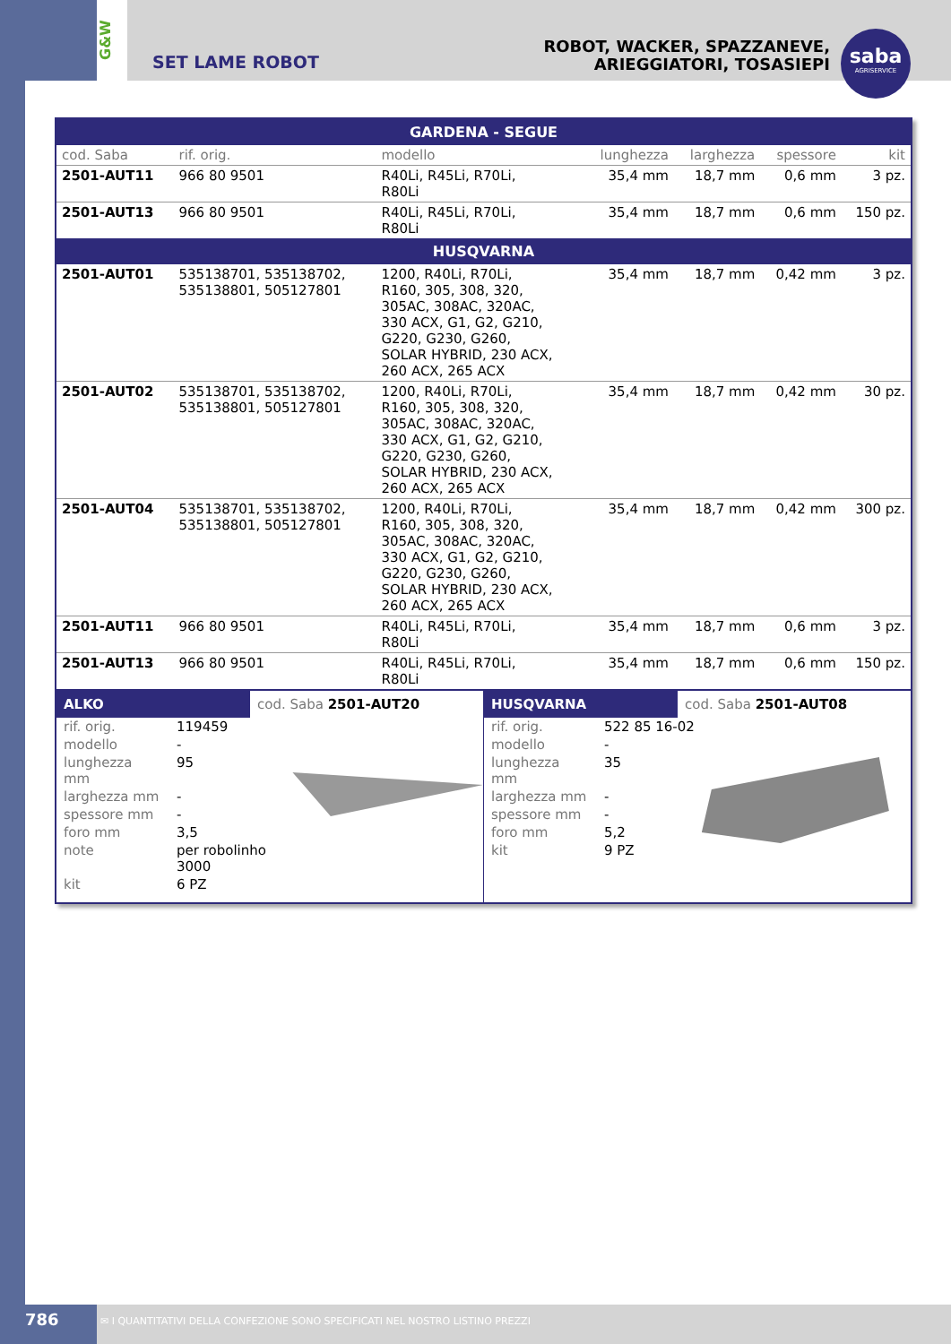G&W
SET LAME ROBOT
ROBOT, WACKER, SPAZZANEVE,
ARIEGGIATORI, TOSASIEPI
saba
AGRISERVICE
| GARDENA - SEGUE | | | | | | |
| cod. Saba | rif. orig. | modello | lunghezza | larghezza | spessore | kit |
| 2501-AUT11 | 966 80 9501 | R40Li, R45Li, R70Li, R80Li | 35,4 mm | 18,7 mm | 0,6 mm | 3 pz. |
| 2501-AUT13 | 966 80 9501 | R40Li, R45Li, R70Li, R80Li | 35,4 mm | 18,7 mm | 0,6 mm | 150 pz. |
| HUSQVARNA | | | | | | |
| 2501-AUT01 | 535138701, 535138702, 535138801, 505127801 | 1200, R40Li, R70Li, R160, 305, 308, 320, 305AC, 308AC, 320AC, 330 ACX, G1, G2, G210, G220, G230, G260, SOLAR HYBRID, 230 ACX, 260 ACX, 265 ACX | 35,4 mm | 18,7 mm | 0,42 mm | 3 pz. |
| 2501-AUT02 | 535138701, 535138702, 535138801, 505127801 | 1200, R40Li, R70Li, R160, 305, 308, 320, 305AC, 308AC, 320AC, 330 ACX, G1, G2, G210, G220, G230, G260, SOLAR HYBRID, 230 ACX, 260 ACX, 265 ACX | 35,4 mm | 18,7 mm | 0,42 mm | 30 pz. |
| 2501-AUT04 | 535138701, 535138702, 535138801, 505127801 | 1200, R40Li, R70Li, R160, 305, 308, 320, 305AC, 308AC, 320AC, 330 ACX, G1, G2, G210, G220, G230, G260, SOLAR HYBRID, 230 ACX, 260 ACX, 265 ACX | 35,4 mm | 18,7 mm | 0,42 mm | 300 pz. |
| 2501-AUT11 | 966 80 9501 | R40Li, R45Li, R70Li, R80Li | 35,4 mm | 18,7 mm | 0,6 mm | 3 pz. |
| 2501-AUT13 | 966 80 9501 | R40Li, R45Li, R70Li, R80Li | 35,4 mm | 18,7 mm | 0,6 mm | 150 pz. |
ALKO cod. Saba 2501-AUT20
| rif. orig. | 119459 |
| modello | - |
| lunghezza mm | 95 |
| larghezza mm | - |
| spessore mm | - |
| foro mm | 3,5 |
| note | per robolinho 3000 |
| kit | 6 PZ |
HUSQVARNA cod. Saba 2501-AUT08
| rif. orig. | 522 85 16-02 |
| modello | - |
| lunghezza mm | 35 |
| larghezza mm | - |
| spessore mm | - |
| foro mm | 5,2 |
| kit | 9 PZ |
786
✉ I QUANTITATIVI DELLA CONFEZIONE SONO SPECIFICATI NEL NOSTRO LISTINO PREZZI